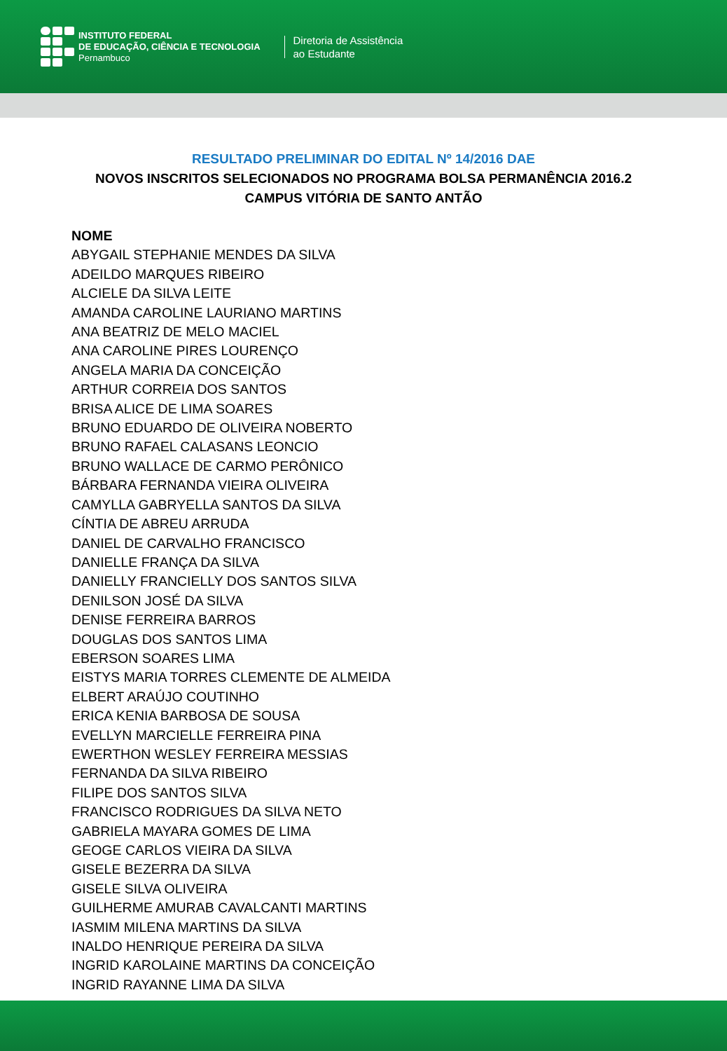INSTITUTO FEDERAL
DE EDUCAÇÃO, CIÊNCIA E TECNOLOGIA
Pernambuco
Diretoria de Assistência
ao Estudante
RESULTADO PRELIMINAR DO EDITAL Nº 14/2016 DAE
NOVOS INSCRITOS SELECIONADOS NO PROGRAMA BOLSA PERMANÊNCIA 2016.2
CAMPUS VITÓRIA DE SANTO ANTÃO
NOME
ABYGAIL STEPHANIE MENDES DA SILVA
ADEILDO MARQUES RIBEIRO
ALCIELE DA SILVA LEITE
AMANDA CAROLINE LAURIANO MARTINS
ANA BEATRIZ DE MELO MACIEL
ANA CAROLINE PIRES LOURENÇO
ANGELA MARIA DA CONCEIÇÃO
ARTHUR CORREIA DOS SANTOS
BRISA ALICE DE LIMA SOARES
BRUNO EDUARDO DE OLIVEIRA NOBERTO
BRUNO RAFAEL CALASANS LEONCIO
BRUNO WALLACE DE CARMO PERÔNICO
BÁRBARA FERNANDA VIEIRA OLIVEIRA
CAMYLLA GABRYELLA SANTOS DA SILVA
CÍNTIA DE ABREU ARRUDA
DANIEL DE CARVALHO FRANCISCO
DANIELLE FRANÇA DA SILVA
DANIELLY FRANCIELLY DOS SANTOS SILVA
DENILSON JOSÉ DA SILVA
DENISE FERREIRA BARROS
DOUGLAS DOS SANTOS LIMA
EBERSON SOARES LIMA
EISTYS MARIA TORRES CLEMENTE DE ALMEIDA
ELBERT ARAÚJO COUTINHO
ERICA KENIA BARBOSA DE SOUSA
EVELLYN MARCIELLE FERREIRA PINA
EWERTHON WESLEY FERREIRA MESSIAS
FERNANDA DA SILVA RIBEIRO
FILIPE DOS SANTOS SILVA
FRANCISCO RODRIGUES DA SILVA NETO
GABRIELA MAYARA GOMES DE LIMA
GEOGE CARLOS VIEIRA DA SILVA
GISELE BEZERRA DA SILVA
GISELE SILVA OLIVEIRA
GUILHERME AMURAB CAVALCANTI MARTINS
IASMIM MILENA MARTINS DA SILVA
INALDO HENRIQUE PEREIRA DA SILVA
INGRID KAROLAINE MARTINS DA CONCEIÇÃO
INGRID RAYANNE LIMA DA SILVA